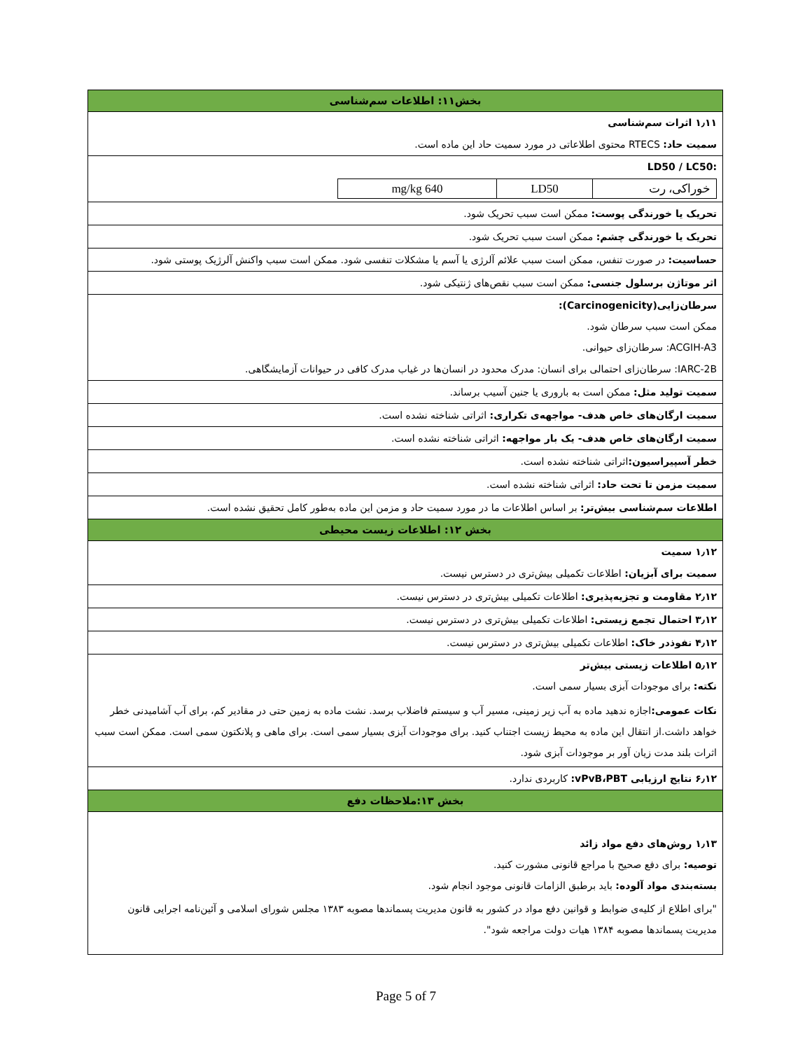بخش۱۱: اطلاعات سم‌شناسی
۱٫۱۱ اثرات سم‌شناسی
سمیت حاد: RTECS محتوی اطلاعاتی در مورد سمیت حاد این ماده است.
:LD50 / LC50
| خوراکی، رت | LD50 | 640 mg/kg |
تحریک یا خورندگی پوست: ممکن است سبب تحریک شود.
تحریک یا خورندگی چشم: ممکن است سبب تحریک شود.
حساسیت: در صورت تنفس، ممکن است سبب علائم آلرژی یا آسم یا مشکلات تنفسی شود. ممکن است سبب واکنش آلرژیک پوستی شود.
اثر موتاژن برسلول جنسی: ممکن است سبب نقص‌های ژنتیکی شود.
سرطان‌زایی(Carcinogenicity):
ممکن است سبب سرطان شود.
ACGIH-A3: سرطان‌زای حیوانی.
IARC-2B: سرطان‌زای احتمالی برای انسان: مدرک محدود در انسان‌ها در غیاب مدرک کافی در حیوانات آزمایشگاهی.
سمیت تولید مثل: ممکن است به باروری یا جنین آسیب برساند.
سمیت ارگان‌های خاص هدف- مواجهه‌ی تکراری: اثراتی شناخته نشده است.
سمیت ارگان‌های خاص هدف- یک بار مواجهه: اثراتی شناخته نشده است.
خطر آسپیراسیون: اثراتی شناخته نشده است.
سمیت مزمن تا تحت حاد: اثراتی شناخته نشده است.
اطلاعات سم‌شناسی بیش‌تر: بر اساس اطلاعات ما در مورد سمیت حاد و مزمن این ماده به‌طور کامل تحقیق نشده است.
بخش ۱۲: اطلاعات زیست محیطی
۱٫۱۲ سمیت
سمیت برای آبزیان: اطلاعات تکمیلی بیش‌تری در دسترس نیست.
۲٫۱۲ مقاومت و تجزیه‌پذیری: اطلاعات تکمیلی بیش‌تری در دسترس نیست.
۳٫۱۲ احتمال تجمع زیستی: اطلاعات تکمیلی بیش‌تری در دسترس نیست.
۴٫۱۲ نفوذدر خاک: اطلاعات تکمیلی بیش‌تری در دسترس نیست.
۵٫۱۲ اطلاعات زیستی بیش‌تر
نکته: برای موجودات آبزی بسیار سمی است.
نکات عمومی: اجازه ندهید ماده به آب زیر زمینی، مسیر آب و سیستم فاضلاب برسد. نشت ماده به زمین حتی در مقادیر کم، برای آب آشامیدنی خطر خواهد داشت.از انتقال این ماده به محیط زیست اجتناب کنید. برای موجودات آبزی بسیار سمی است. برای ماهی و پلانکتون سمی است. ممکن است سبب اثرات بلند مدت زیان آور بر موجودات آبزی شود.
۶٫۱۲ نتایج ارزیابی vPvB،PBT: کاربردی ندارد.
بخش ۱۳:ملاحظات دفع
۱٫۱۳ روش‌های دفع مواد زائد
توصیه: برای دفع صحیح با مراجع قانونی مشورت کنید.
بسته‌بندی مواد آلوده: باید برطبق الزامات قانونی موجود انجام شود.
"برای اطلاع از کلیه‌ی ضوابط و قوانین دفع مواد در کشور به قانون مدیریت پسماندها مصوبه ۱۳۸۳ مجلس شورای اسلامی و آئین‌نامه اجرایی قانون مدیریت پسماندها مصوبه ۱۳۸۴ هیات دولت مراجعه شود".
Page 5 of 7